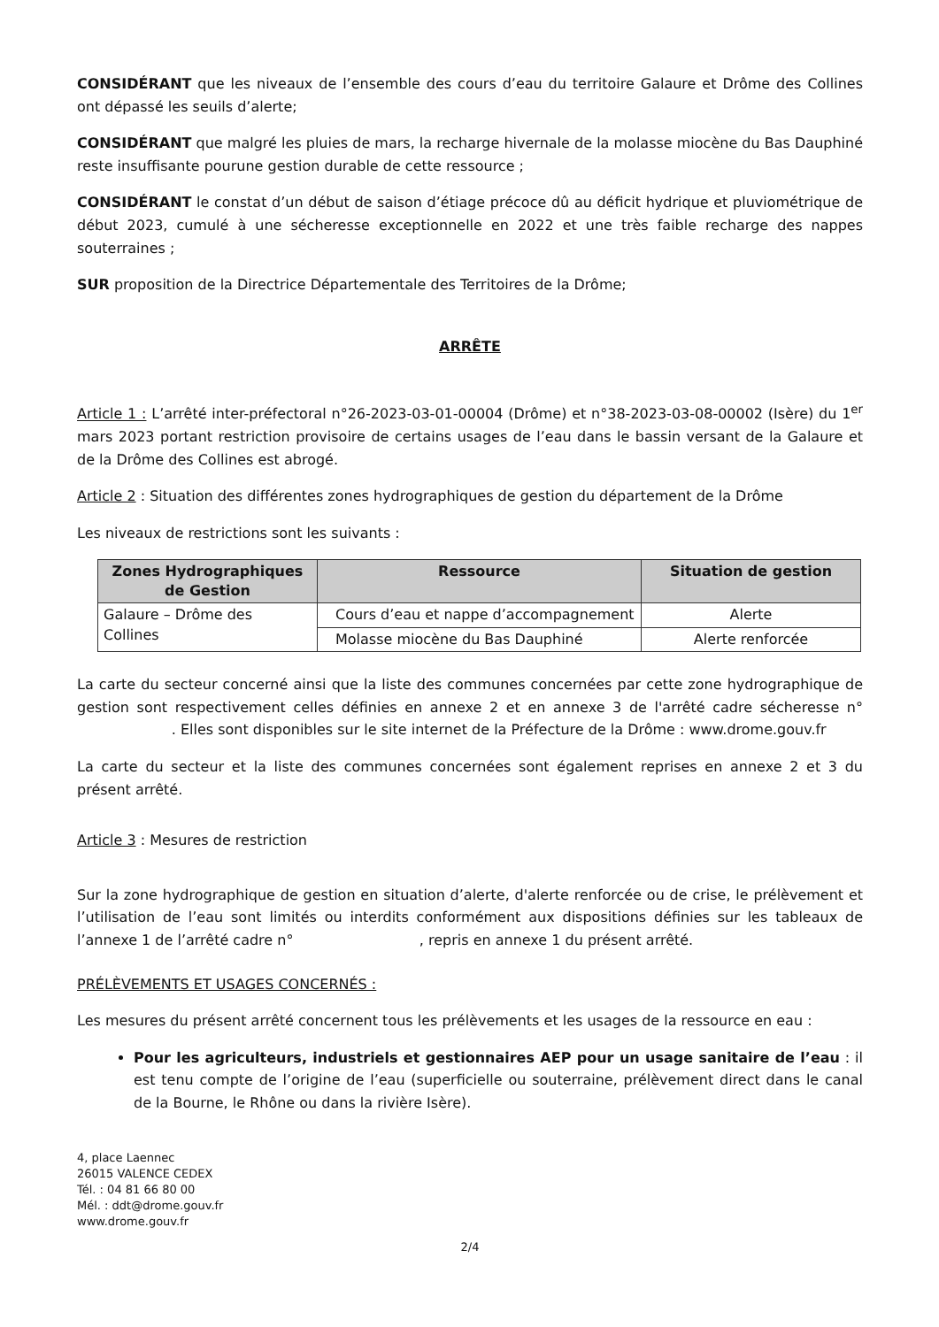CONSIDÉRANT que les niveaux de l’ensemble des cours d’eau du territoire Galaure et Drôme des Collines ont dépassé les seuils d’alerte;
CONSIDÉRANT que malgré les pluies de mars, la recharge hivernale de la molasse miocène du Bas Dauphiné reste insuffisante pourune gestion durable de cette ressource ;
CONSIDÉRANT le constat d’un début de saison d’étiage précoce dû au déficit hydrique et pluviométrique de début 2023, cumulé à une sécheresse exceptionnelle en 2022 et une très faible recharge des nappes souterraines ;
SUR proposition de la Directrice Départementale des Territoires de la Drôme;
ARRÊTE
Article 1 : L’arrêté inter-préfectoral n°26-2023-03-01-00004 (Drôme) et n°38-2023-03-08-00002 (Isère) du 1<sup>er</sup> mars 2023 portant restriction provisoire de certains usages de l’eau dans le bassin versant de la Galaure et de la Drôme des Collines est abrogé.
Article 2 : Situation des différentes zones hydrographiques de gestion du département de la Drôme
Les niveaux de restrictions sont les suivants :
| Zones Hydrographiques de Gestion | Ressource | Situation de gestion |
| --- | --- | --- |
| Galaure – Drôme des Collines | Cours d’eau et nappe d’accompagnement | Alerte |
| | Molasse miocène du Bas Dauphiné | Alerte renforcée |
La carte du secteur concerné ainsi que la liste des communes concernées par cette zone hydrographique de gestion sont respectivement celles définies en annexe 2 et en annexe 3 de l'arrêté cadre sécheresse n° . Elles sont disponibles sur le site internet de la Préfecture de la Drôme : www.drome.gouv.fr
La carte du secteur et la liste des communes concernées sont également reprises en annexe 2 et 3 du présent arrêté.
Article 3 : Mesures de restriction
Sur la zone hydrographique de gestion en situation d’alerte, d'alerte renforcée ou de crise, le prélèvement et l’utilisation de l’eau sont limités ou interdits conformément aux dispositions définies sur les tableaux de l’annexe 1 de l’arrêté cadre n° , repris en annexe 1 du présent arrêté.
PRÉLÈVEMENTS ET USAGES CONCERNÉS :
Les mesures du présent arrêté concernent tous les prélèvements et les usages de la ressource en eau :
Pour les agriculteurs, industriels et gestionnaires AEP pour un usage sanitaire de l’eau : il est tenu compte de l’origine de l’eau (superficielle ou souterraine, prélèvement direct dans le canal de la Bourne, le Rhône ou dans la rivière Isère).
4, place Laennec
26015 VALENCE CEDEX
Tél. : 04 81 66 80 00
Mél. : ddt@drome.gouv.fr
www.drome.gouv.fr
2/4